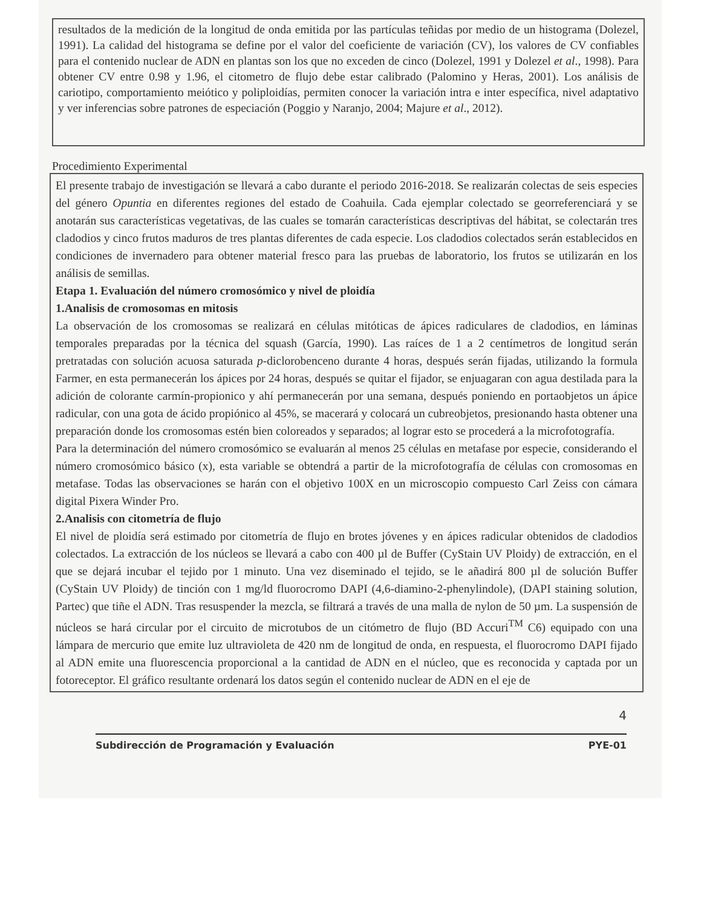resultados de la medición de la longitud de onda emitida por las partículas teñidas por medio de un histograma (Dolezel, 1991). La calidad del histograma se define por el valor del coeficiente de variación (CV), los valores de CV confiables para el contenido nuclear de ADN en plantas son los que no exceden de cinco (Dolezel, 1991 y Dolezel et al., 1998). Para obtener CV entre 0.98 y 1.96, el citometro de flujo debe estar calibrado (Palomino y Heras, 2001). Los análisis de cariotipo, comportamiento meiótico y poliploidías, permiten conocer la variación intra e inter específica, nivel adaptativo y ver inferencias sobre patrones de especiación (Poggio y Naranjo, 2004; Majure et al., 2012).
Procedimiento Experimental
El presente trabajo de investigación se llevará a cabo durante el periodo 2016-2018. Se realizarán colectas de seis especies del género Opuntia en diferentes regiones del estado de Coahuila. Cada ejemplar colectado se georreferenciará y se anotarán sus características vegetativas, de las cuales se tomarán características descriptivas del hábitat, se colectarán tres cladodios y cinco frutos maduros de tres plantas diferentes de cada especie. Los cladodios colectados serán establecidos en condiciones de invernadero para obtener material fresco para las pruebas de laboratorio, los frutos se utilizarán en los análisis de semillas.
Etapa 1. Evaluación del número cromosómico y nivel de ploidía
1.Analisis de cromosomas en mitosis
La observación de los cromosomas se realizará en células mitóticas de ápices radiculares de cladodios, en láminas temporales preparadas por la técnica del squash (García, 1990). Las raíces de 1 a 2 centímetros de longitud serán pretratadas con solución acuosa saturada p-diclorobenceno durante 4 horas, después serán fijadas, utilizando la formula Farmer, en esta permanecerán los ápices por 24 horas, después se quitar el fijador, se enjuagaran con agua destilada para la adición de colorante carmín-propionico y ahí permanecerán por una semana, después poniendo en portaobjetos un ápice radicular, con una gota de ácido propiónico al 45%, se macerará y colocará un cubreobjetos, presionando hasta obtener una preparación donde los cromosomas estén bien coloreados y separados; al lograr esto se procederá a la microfotografía.
Para la determinación del número cromosómico se evaluarán al menos 25 células en metafase por especie, considerando el número cromosómico básico (x), esta variable se obtendrá a partir de la microfotografía de células con cromosomas en metafase. Todas las observaciones se harán con el objetivo 100X en un microscopio compuesto Carl Zeiss con cámara digital Pixera Winder Pro.
2.Analisis con citometría de flujo
El nivel de ploidía será estimado por citometría de flujo en brotes jóvenes y en ápices radicular obtenidos de cladodios colectados. La extracción de los núcleos se llevará a cabo con 400 µl de Buffer (CyStain UV Ploidy) de extracción, en el que se dejará incubar el tejido por 1 minuto. Una vez diseminado el tejido, se le añadirá 800 µl de solución Buffer (CyStain UV Ploidy) de tinción con 1 mg/ld fluorocromo DAPI (4,6-diamino-2-phenylindole), (DAPI staining solution, Partec) que tiñe el ADN. Tras resuspender la mezcla, se filtrará a través de una malla de nylon de 50 µm. La suspensión de núcleos se hará circular por el circuito de microtubos de un citómetro de flujo (BD Accuri<sup>TM</sup> C6) equipado con una lámpara de mercurio que emite luz ultravioleta de 420 nm de longitud de onda, en respuesta, el fluorocromo DAPI fijado al ADN emite una fluorescencia proporcional a la cantidad de ADN en el núcleo, que es reconocida y captada por un fotoreceptor. El gráfico resultante ordenará los datos según el contenido nuclear de ADN en el eje de
4
Subdirección de Programación y Evaluación PYE-01